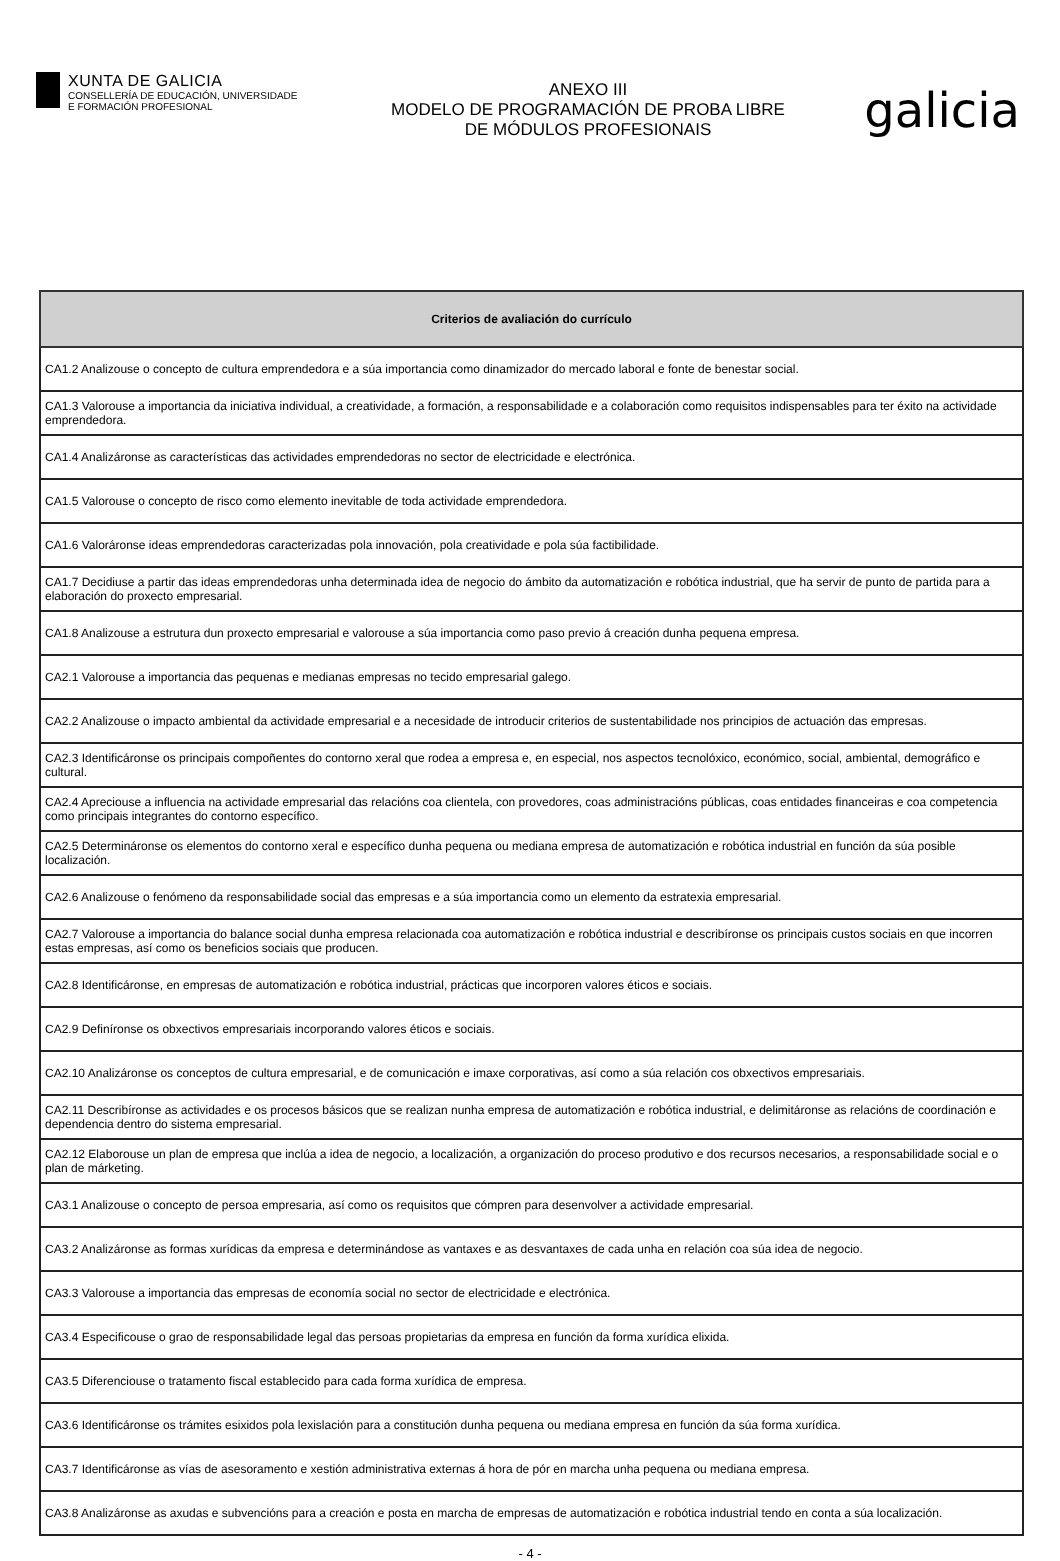XUNTA DE GALICIA
CONSELLERÍA DE EDUCACIÓN, UNIVERSIDADE
E FORMACIÓN PROFESIONAL
ANEXO III
MODELO DE PROGRAMACIÓN DE PROBA LIBRE
DE MÓDULOS PROFESIONAIS
galicia
| Criterios de avaliación do currículo |
| --- |
| CA1.2 Analizouse o concepto de cultura emprendedora e a súa importancia como dinamizador do mercado laboral e fonte de benestar social. |
| CA1.3 Valorouse a importancia da iniciativa individual, a creatividade, a formación, a responsabilidade e a colaboración como requisitos indispensables para ter éxito na actividade emprendedora. |
| CA1.4 Analizáronse as características das actividades emprendedoras no sector de electricidade e electrónica. |
| CA1.5 Valorouse o concepto de risco como elemento inevitable de toda actividade emprendedora. |
| CA1.6 Valoráronse ideas emprendedoras caracterizadas pola innovación, pola creatividade e pola súa factibilidade. |
| CA1.7 Decidiuse a partir das ideas emprendedoras unha determinada idea de negocio do ámbito da automatización e robótica industrial, que ha servir de punto de partida para a elaboración do proxecto empresarial. |
| CA1.8 Analizouse a estrutura dun proxecto empresarial e valorouse a súa importancia como paso previo á creación dunha pequena empresa. |
| CA2.1 Valorouse a importancia das pequenas e medianas empresas no tecido empresarial galego. |
| CA2.2 Analizouse o impacto ambiental da actividade empresarial e a necesidade de introducir criterios de sustentabilidade nos principios de actuación das empresas. |
| CA2.3 Identificáronse os principais compoñentes do contorno xeral que rodea a empresa e, en especial, nos aspectos tecnolóxico, económico, social, ambiental, demográfico e cultural. |
| CA2.4 Apreciouse a influencia na actividade empresarial das relacións coa clientela, con provedores, coas administracións públicas, coas entidades financeiras e coa competencia como principais integrantes do contorno específico. |
| CA2.5 Determináronse os elementos do contorno xeral e específico dunha pequena ou mediana empresa de automatización e robótica industrial en función da súa posible localización. |
| CA2.6 Analizouse o fenómeno da responsabilidade social das empresas e a súa importancia como un elemento da estratexia empresarial. |
| CA2.7 Valorouse a importancia do balance social dunha empresa relacionada coa automatización e robótica industrial e describíronse os principais custos sociais en que incorren estas empresas, así como os beneficios sociais que producen. |
| CA2.8 Identificáronse, en empresas de automatización e robótica industrial, prácticas que incorporen valores éticos e sociais. |
| CA2.9 Definíronse os obxectivos empresariais incorporando valores éticos e sociais. |
| CA2.10 Analizáronse os conceptos de cultura empresarial, e de comunicación e imaxe corporativas, así como a súa relación cos obxectivos empresariais. |
| CA2.11 Describíronse as actividades e os procesos básicos que se realizan nunha empresa de automatización e robótica industrial, e delimitáronse as relacións de coordinación e dependencia dentro do sistema empresarial. |
| CA2.12 Elaborouse un plan de empresa que inclúa a idea de negocio, a localización, a organización do proceso produtivo e dos recursos necesarios, a responsabilidade social e o plan de márketing. |
| CA3.1 Analizouse o concepto de persoa empresaria, así como os requisitos que cómpren para desenvolver a actividade empresarial. |
| CA3.2 Analizáronse as formas xurídicas da empresa e determinándose as vantaxes e as desvantaxes de cada unha en relación coa súa idea de negocio. |
| CA3.3 Valorouse a importancia das empresas de economía social no sector de electricidade e electrónica. |
| CA3.4 Especificouse o grao de responsabilidade legal das persoas propietarias da empresa en función da forma xurídica elixida. |
| CA3.5 Diferenciouse o tratamento fiscal establecido para cada forma xurídica de empresa. |
| CA3.6 Identificáronse os trámites esixidos pola lexislación para a constitución dunha pequena ou mediana empresa en función da súa forma xurídica. |
| CA3.7 Identificáronse as vías de asesoramento e xestión administrativa externas á hora de pór en marcha unha pequena ou mediana empresa. |
| CA3.8 Analizáronse as axudas e subvencións para a creación e posta en marcha de empresas de automatización e robótica industrial tendo en conta a súa localización. |
- 4 -